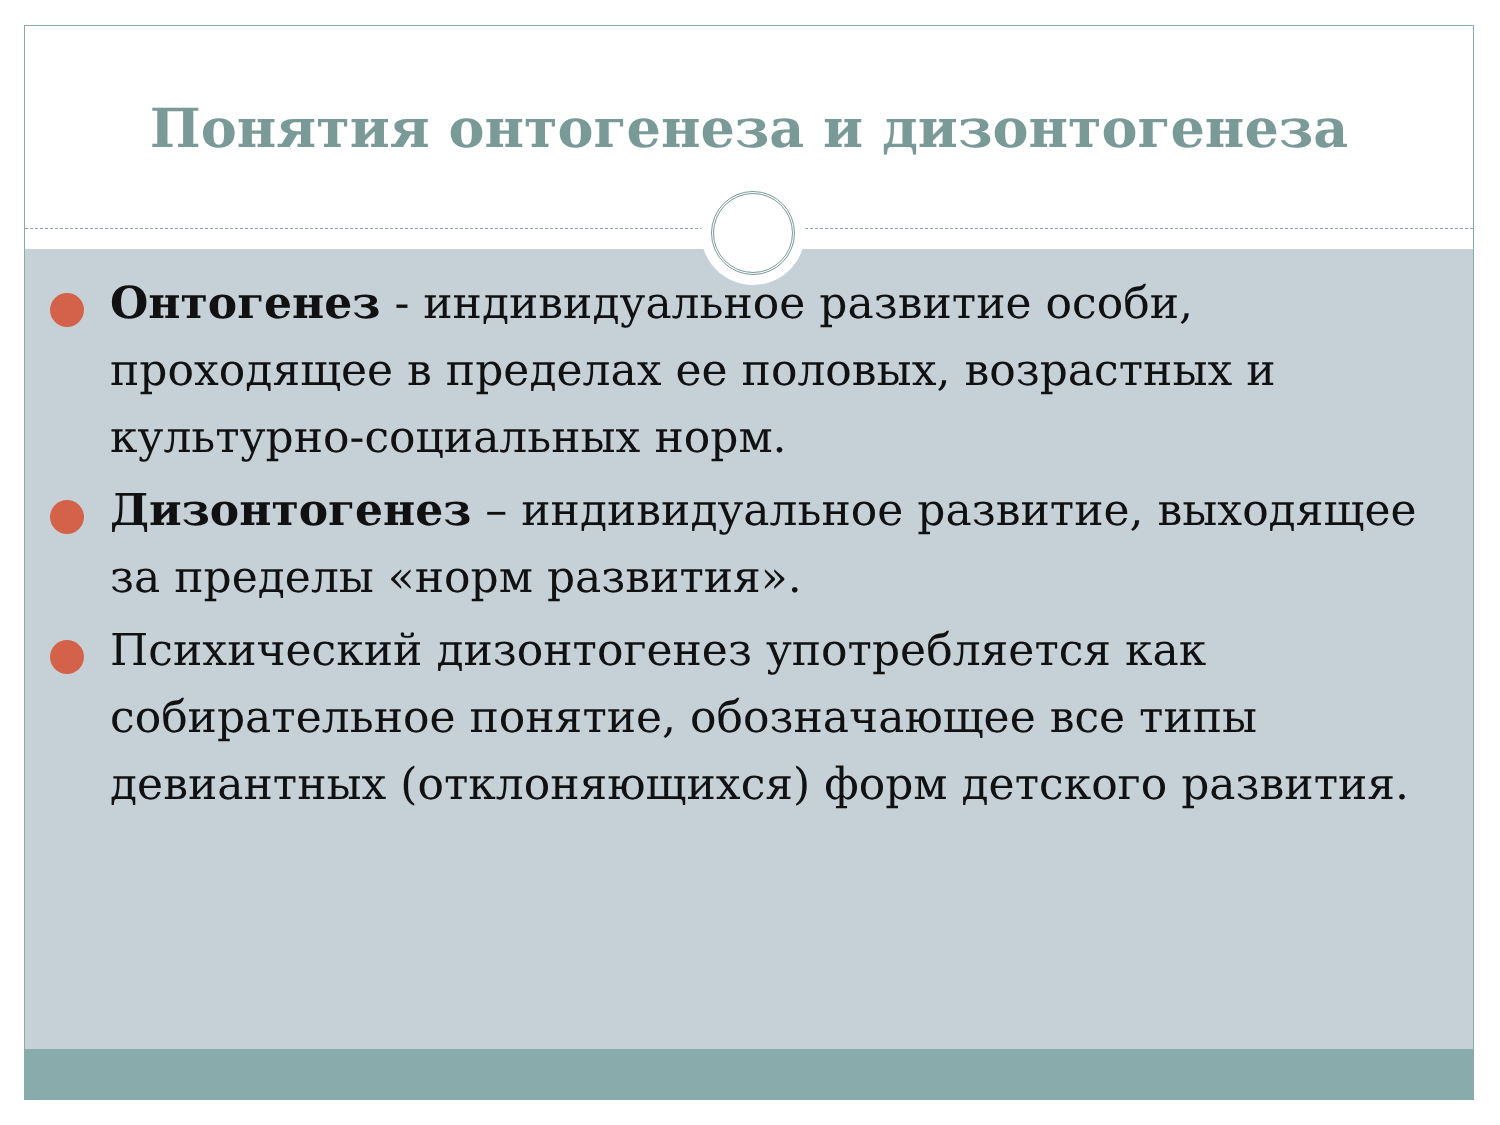Понятия онтогенеза и дизонтогенеза
Онтогенез - индивидуальное развитие особи, проходящее в пределах ее половых, возрастных и культурно-социальных норм.
Дизонтогенез – индивидуальное развитие, выходящее за пределы «норм развития».
Психический дизонтогенез употребляется как собирательное понятие, обозначающее все типы девиантных (отклоняющихся) форм детского развития.